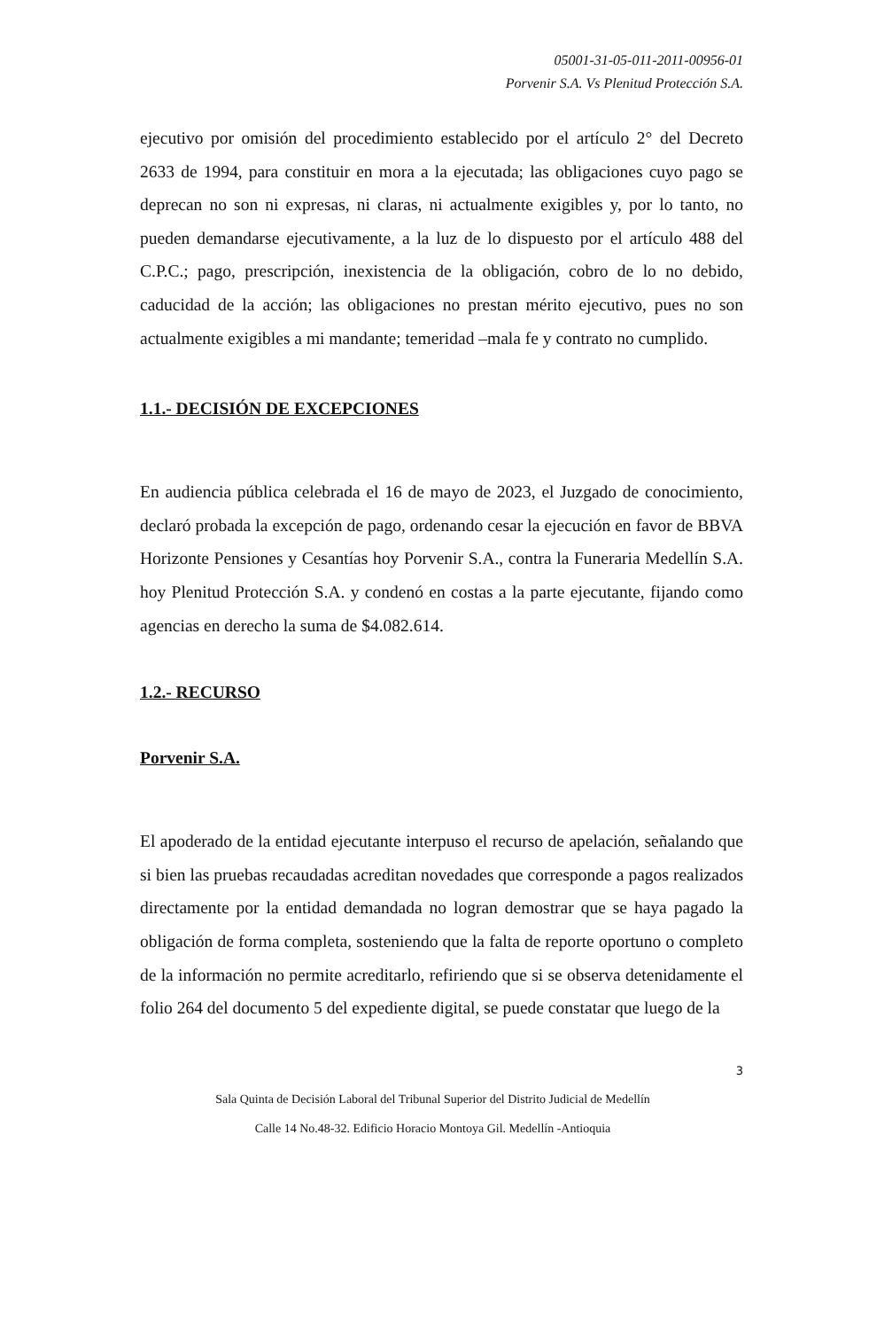05001-31-05-011-2011-00956-01
Porvenir S.A. Vs Plenitud Protección S.A.
ejecutivo por omisión del procedimiento establecido por el artículo 2° del Decreto 2633 de 1994, para constituir en mora a la ejecutada; las obligaciones cuyo pago se deprecan no son ni expresas, ni claras, ni actualmente exigibles y, por lo tanto, no pueden demandarse ejecutivamente, a la luz de lo dispuesto por el artículo 488 del C.P.C.; pago, prescripción, inexistencia de la obligación, cobro de lo no debido, caducidad de la acción; las obligaciones no prestan mérito ejecutivo, pues no son actualmente exigibles a mi mandante; temeridad –mala fe y contrato no cumplido.
1.1.- DECISIÓN DE EXCEPCIONES
En audiencia pública celebrada el 16 de mayo de 2023, el Juzgado de conocimiento, declaró probada la excepción de pago, ordenando cesar la ejecución en favor de BBVA Horizonte Pensiones y Cesantías hoy Porvenir S.A., contra la Funeraria Medellín S.A. hoy Plenitud Protección S.A. y condenó en costas a la parte ejecutante, fijando como agencias en derecho la suma de $4.082.614.
1.2.- RECURSO
Porvenir S.A.
El apoderado de la entidad ejecutante interpuso el recurso de apelación, señalando que si bien las pruebas recaudadas acreditan novedades que corresponde a pagos realizados directamente por la entidad demandada no logran demostrar que se haya pagado la obligación de forma completa, sosteniendo que la falta de reporte oportuno o completo de la información no permite acreditarlo, refiriendo que si se observa detenidamente el folio 264 del documento 5 del expediente digital, se puede constatar que luego de la
3
Sala Quinta de Decisión Laboral del Tribunal Superior del Distrito Judicial de Medellín
Calle 14 No.48-32. Edificio Horacio Montoya Gil. Medellín -Antioquia